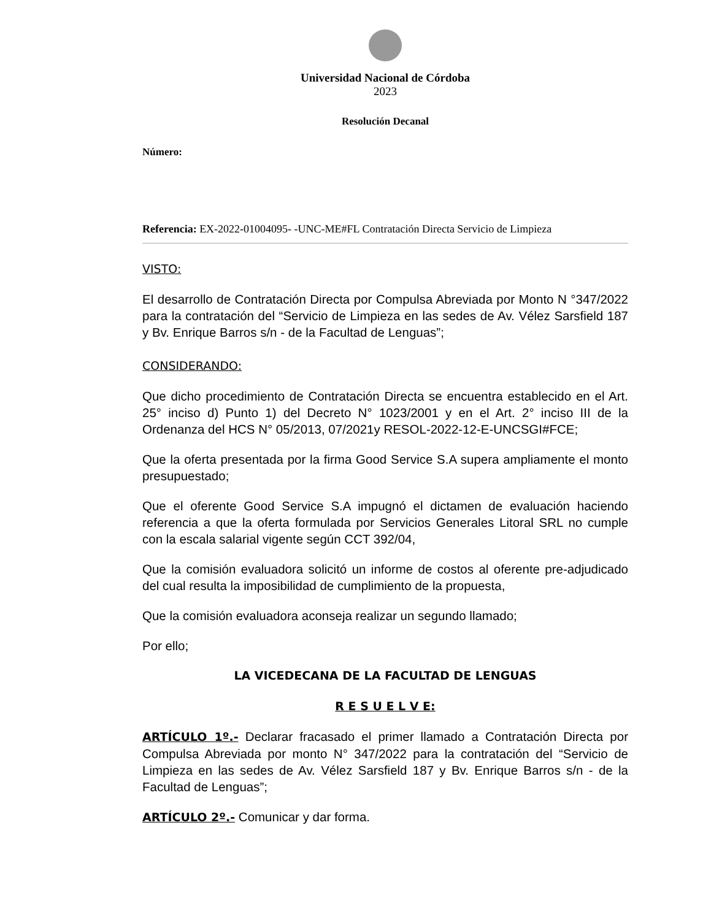Universidad Nacional de Córdoba
2023
Resolución Decanal
Número:
Referencia: EX-2022-01004095- -UNC-ME#FL Contratación Directa Servicio de Limpieza
VISTO:
El desarrollo de Contratación Directa por Compulsa Abreviada por Monto N °347/2022 para la contratación del “Servicio de Limpieza en las sedes de Av. Vélez Sarsfield 187 y Bv. Enrique Barros s/n - de la Facultad de Lenguas”;
CONSIDERANDO:
Que dicho procedimiento de Contratación Directa se encuentra establecido en el Art. 25° inciso d) Punto 1) del Decreto N° 1023/2001 y en el Art. 2° inciso III de la Ordenanza del HCS N° 05/2013, 07/2021y RESOL-2022-12-E-UNCSGI#FCE;
Que la oferta presentada por la firma Good Service S.A supera ampliamente el monto presupuestado;
Que el oferente Good Service S.A impugnó el dictamen de evaluación haciendo referencia a que la oferta formulada por Servicios Generales Litoral SRL no cumple con la escala salarial vigente según CCT 392/04,
Que la comisión evaluadora solicitó un informe de costos al oferente pre-adjudicado del cual resulta la imposibilidad de cumplimiento de la propuesta,
Que la comisión evaluadora aconseja realizar un segundo llamado;
Por ello;
LA VICEDECANA DE LA FACULTAD DE LENGUAS
R E S U E L V E:
ARTÍCULO 1º.- Declarar fracasado el primer llamado a Contratación Directa por Compulsa Abreviada por monto N° 347/2022 para la contratación del “Servicio de Limpieza en las sedes de Av. Vélez Sarsfield 187 y Bv. Enrique Barros s/n - de la Facultad de Lenguas”;
ARTÍCULO 2º.- Comunicar y dar forma.